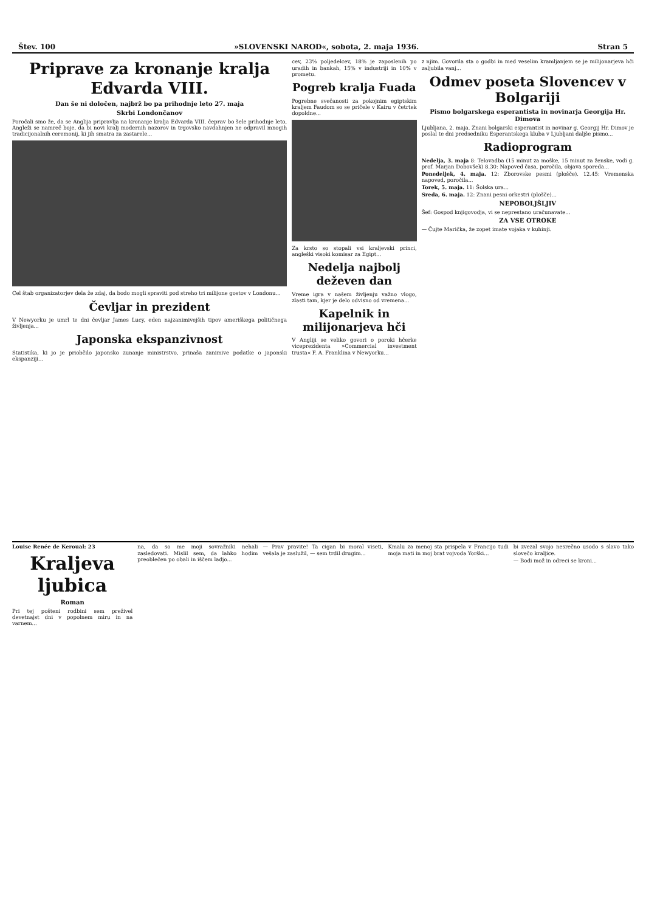Štev. 100 »SLOVENSKI NAROD«, sobota, 2. maja 1936. Stran 5
Priprave za kronanje kralja Edvarda VIII.
Dan še ni določen, najbrž bo pa prihodnje leto 27. maja
Skrbi Londončanov
Poročali smo že, da se Anglija pripravlja na kronanje kralja Edvarda VIII. čeprav bo šele prihodnje leto, Angleži se namreč boje, da bi novi kralj modernih nazorov in trgovsko navdahnjen ne odpravil mnogih tradicijonalnih ceremonij, ki jih smatra za zastarele...
Cel štab organizatorjev dela že zdaj, da bodo mogli spraviti pod streho tri milijone gostov v Londonu...
Čevljar in prezident
V Newyorku je umrl te dni čevljar James Lucy, eden najzanimivejših tipov ameriškega političnega življenja...
Japonska ekspanzivnost
Statistika, ki jo je priobčilo japonsko zunanje ministrstvo, prinaša zanimive podatke o japonski ekspanziji...
cev, 23% poljedelcev, 18% je zaposlenih po uradih in bankah, 15% v industriji in 10% v prometu.
Pogreb kralja Fuada
Pogrebne svečanosti za pokojnim egiptskim kraljem Faudom so se pričele v Kairu v četrtek dopoldne...
Za krsto so stopali vsi kraljevski princi, angleški visoki komisar za Egipt...
Nedelja najbolj deževen dan
Vreme igra v našem življenju važno vlogo, zlasti tam, kjer je delo odvisno od vremena...
Kapelnik in milijonarjeva hči
V Angliji se veliko govori o poroki hčerke viceprezidenta »Commercial investment trusta« F. A. Franklina v Newyorku...
z njim. Govorila sta o godbi in med veselim kramljanjem se je milijonarjeva hči zaljubila vanj...
Odmev poseta Slovencev v Bolgariji
Pismo bolgarskega esperantista in novinarja Georgija Hr. Dimova
Ljubljana, 2. maja. Znani bolgarski esperantist in novinar g. Georgij Hr. Dimov je poslal te dni predsedniku Esperantskega kluba v Ljubljani daljše pismo...
Radioprogram
Nedelja, 3. maja 8: Telovadba (15 minut za moške, 15 minut za ženske, vodi g. prof. Marjan Dobovšek) 8.30: Napoved časa, poročila, objava sporeda...
Ponedeljek, 4. maja. 12: Zborovske pesmi (plošče). 12.45: Vremenska napoved, poročila...
Torek, 5. maja. 11: Šolska ura...
Sreda, 6. maja. 12: Znani pesni orkestri (plošče)...
NEPOBOLJŠLJIV
Šef: Gospod knjigovodja, vi se nepresta­no uračunavate...
ZA VSE OTROKE
— Čujte Marička, že zopet imate vojaka v kuhinji.
Louise Renée de Keroual: 23
Kraljeva ljubica
Roman
Pri tej pošteni rodbini sem preživel devetnajst dni v popolnem miru in na varnem...
na, da so me moji sovražniki nehali zasledovati. Mislil sem, da lahko hodim preoblečen po obali in iščem ladjo...
— Prav pravite! Ta cigan bi moral viseti, vešala je zaslužil, — sem trdil drugim...
Kmalu za menoj sta prispela v Francijo tudi moja mati in moj brat vojvoda Yorški...
bi zvezal svojo nesrečno usodo s slavo tako slovečo kraljice.
— Bodi mož in odreci se kroni...